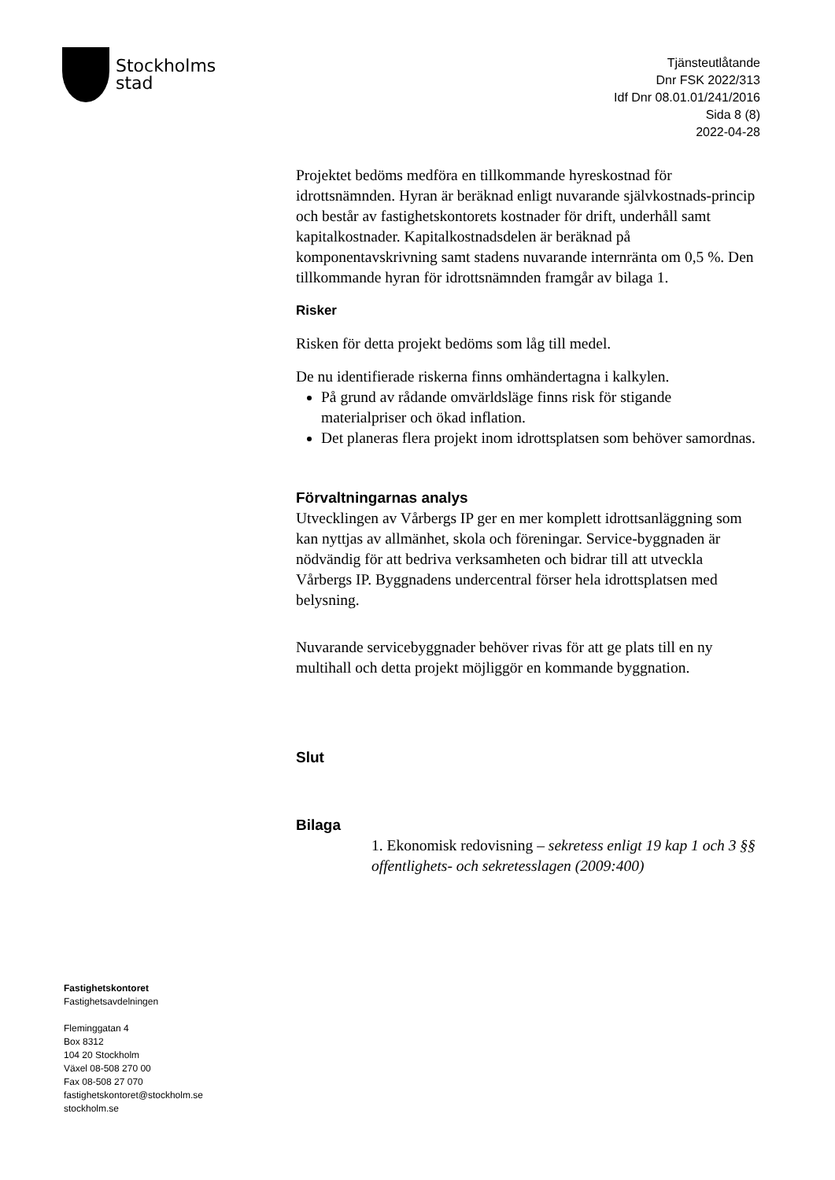Stockholms
stad
Tjänsteutlåtande
Dnr FSK 2022/313
Idf Dnr 08.01.01/241/2016
Sida 8 (8)
2022-04-28
Projektet bedöms medföra en tillkommande hyreskostnad för idrottsnämnden. Hyran är beräknad enligt nuvarande självkostnads-princip och består av fastighetskontorets kostnader för drift, underhåll samt kapitalkostnader. Kapitalkostnadsdelen är beräknad på komponentavskrivning samt stadens nuvarande internränta om 0,5 %. Den tillkommande hyran för idrottsnämnden framgår av bilaga 1.
Risker
Risken för detta projekt bedöms som låg till medel.
De nu identifierade riskerna finns omhändertagna i kalkylen.
På grund av rådande omvärldsläge finns risk för stigande materialpriser och ökad inflation.
Det planeras flera projekt inom idrottsplatsen som behöver samordnas.
Förvaltningarnas analys
Utvecklingen av Vårbergs IP ger en mer komplett idrottsanläggning som kan nyttjas av allmänhet, skola och föreningar. Service-byggnaden är nödvändig för att bedriva verksamheten och bidrar till att utveckla Vårbergs IP. Byggnadens undercentral förser hela idrottsplatsen med belysning.
Nuvarande servicebyggnader behöver rivas för att ge plats till en ny multihall och detta projekt möjliggör en kommande byggnation.
Slut
Bilaga
1. Ekonomisk redovisning – sekretess enligt 19 kap 1 och 3 §§ offentlighets- och sekretesslagen (2009:400)
Fastighetskontoret
Fastighetsavdelningen
Fleminggatan 4
Box 8312
104 20 Stockholm
Växel 08-508 270 00
Fax 08-508 27 070
fastighetskontoret@stockholm.se
stockholm.se